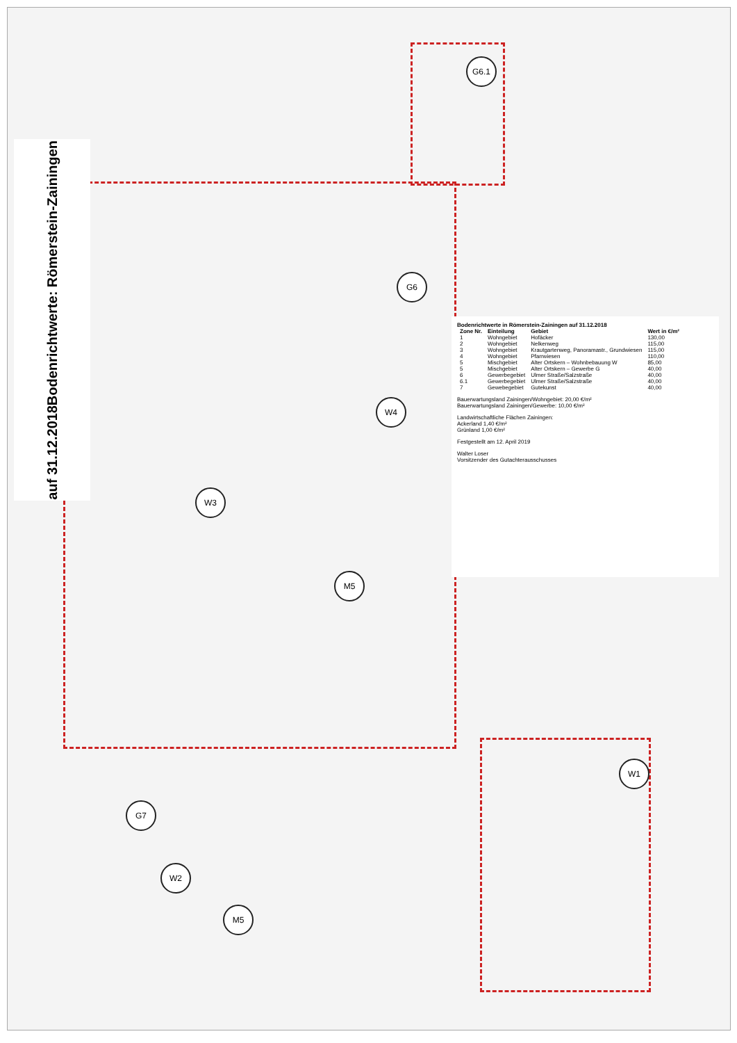G6.1
G6
W4
W3
M5
W1
G7
W2
M5
Bodenrichtwerte: Römerstein-Zainingen
auf 31.12.2018
Bodenrichtwerte in Römerstein-Zainingen auf 31.12.2018
| Zone Nr. | Einteilung | Gebiet | Wert in €/m² |
| --- | --- | --- | --- |
| 1 | Wohngebiet | Hofäcker | 130,00 |
| 2 | Wohngebiet | Nelkenweg | 115,00 |
| 3 | Wohngebiet | Krautgartenweg, Panoramastr., Grundwiesen | 115,00 |
| 4 | Wohngebiet | Pfarrwiesen | 110,00 |
| 5 | Mischgebiet | Alter Ortskern – Wohnbebauung W | 85,00 |
| 5 | Mischgebiet | Alter Ortskern – Gewerbe G | 40,00 |
| 6 | Gewerbegebiet | Ulmer Straße/Salzstraße | 40,00 |
| 6.1 | Gewerbegebiet | Ulmer Straße/Salzstraße | 40,00 |
| 7 | Gewebegebiet | Gutekunst | 40,00 |
Bauerwartungsland Zainingen/Wohngebiet: 20,00 €/m²
Bauerwartungsland Zainingen/Gewerbe: 10,00 €/m²
Landwirtschaftliche Flächen Zainingen:
Ackerland 1,40 €/m²
Grünland 1,00 €/m²
Festgestellt am 12. April 2019
Walter Loser
Vorsitzender des Gutachterausschusses